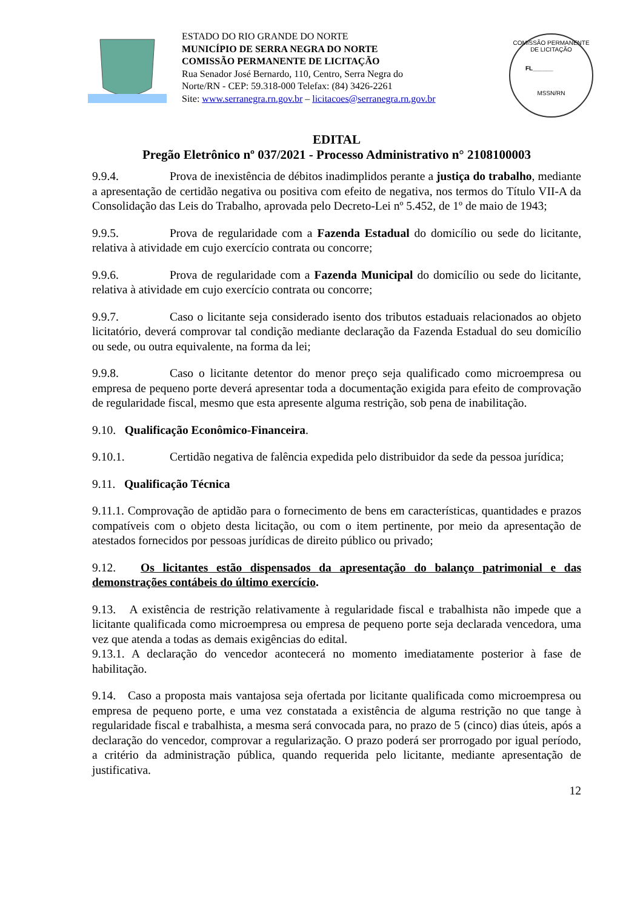ESTADO DO RIO GRANDE DO NORTE
MUNICÍPIO DE SERRA NEGRA DO NORTE
COMISSÃO PERMANENTE DE LICITAÇÃO
Rua Senador José Bernardo, 110, Centro, Serra Negra do Norte/RN - CEP: 59.318-000 Telefax: (84) 3426-2261
Site: www.serranegra.rn.gov.br – licitacoes@serranegra.rn.gov.br
COMISSÃO PERMANENTE DE LICITAÇÃO
FL______
MSSN/RN
EDITAL
Pregão Eletrônico nº 037/2021 - Processo Administrativo n° 2108100003
9.9.4. Prova de inexistência de débitos inadimplidos perante a justiça do trabalho, mediante a apresentação de certidão negativa ou positiva com efeito de negativa, nos termos do Título VII-A da Consolidação das Leis do Trabalho, aprovada pelo Decreto-Lei nº 5.452, de 1º de maio de 1943;
9.9.5. Prova de regularidade com a Fazenda Estadual do domicílio ou sede do licitante, relativa à atividade em cujo exercício contrata ou concorre;
9.9.6. Prova de regularidade com a Fazenda Municipal do domicílio ou sede do licitante, relativa à atividade em cujo exercício contrata ou concorre;
9.9.7. Caso o licitante seja considerado isento dos tributos estaduais relacionados ao objeto licitatório, deverá comprovar tal condição mediante declaração da Fazenda Estadual do seu domicílio ou sede, ou outra equivalente, na forma da lei;
9.9.8. Caso o licitante detentor do menor preço seja qualificado como microempresa ou empresa de pequeno porte deverá apresentar toda a documentação exigida para efeito de comprovação de regularidade fiscal, mesmo que esta apresente alguma restrição, sob pena de inabilitação.
9.10. Qualificação Econômico-Financeira.
9.10.1. Certidão negativa de falência expedida pelo distribuidor da sede da pessoa jurídica;
9.11. Qualificação Técnica
9.11.1. Comprovação de aptidão para o fornecimento de bens em características, quantidades e prazos compatíveis com o objeto desta licitação, ou com o item pertinente, por meio da apresentação de atestados fornecidos por pessoas jurídicas de direito público ou privado;
9.12. Os licitantes estão dispensados da apresentação do balanço patrimonial e das demonstrações contábeis do último exercício.
9.13. A existência de restrição relativamente à regularidade fiscal e trabalhista não impede que a licitante qualificada como microempresa ou empresa de pequeno porte seja declarada vencedora, uma vez que atenda a todas as demais exigências do edital.
9.13.1. A declaração do vencedor acontecerá no momento imediatamente posterior à fase de habilitação.
9.14. Caso a proposta mais vantajosa seja ofertada por licitante qualificada como microempresa ou empresa de pequeno porte, e uma vez constatada a existência de alguma restrição no que tange à regularidade fiscal e trabalhista, a mesma será convocada para, no prazo de 5 (cinco) dias úteis, após a declaração do vencedor, comprovar a regularização. O prazo poderá ser prorrogado por igual período, a critério da administração pública, quando requerida pelo licitante, mediante apresentação de justificativa.
12